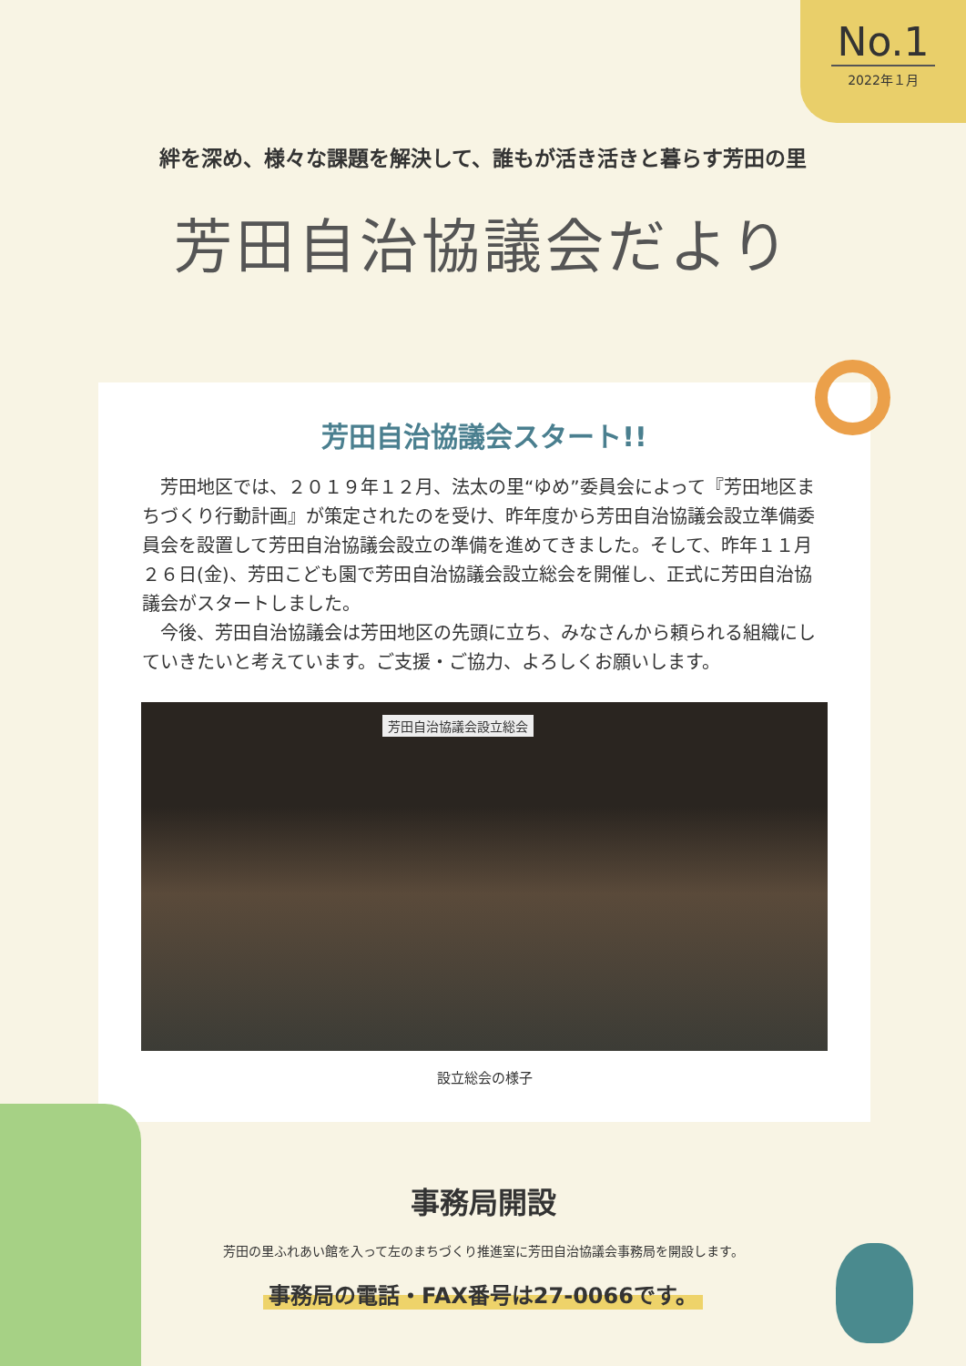No.1
2022年１月
絆を深め、様々な課題を解決して、誰もが活き活きと暮らす芳田の里
芳田自治協議会だより
芳田自治協議会スタート!!
芳田地区では、２０１９年１２月、法太の里“ゆめ”委員会によって『芳田地区まちづくり行動計画』が策定されたのを受け、昨年度から芳田自治協議会設立準備委員会を設置して芳田自治協議会設立の準備を進めてきました。そして、昨年１１月２６日(金)、芳田こども園で芳田自治協議会設立総会を開催し、正式に芳田自治協議会がスタートしました。
今後、芳田自治協議会は芳田地区の先頭に立ち、みなさんから頼られる組織にしていきたいと考えています。ご支援・ご協力、よろしくお願いします。
芳田自治協議会設立総会
設立総会の様子
事務局開設
芳田の里ふれあい館を入って左のまちづくり推進室に芳田自治協議会事務局を開設します。
事務局の電話・FAX番号は27-0066です。